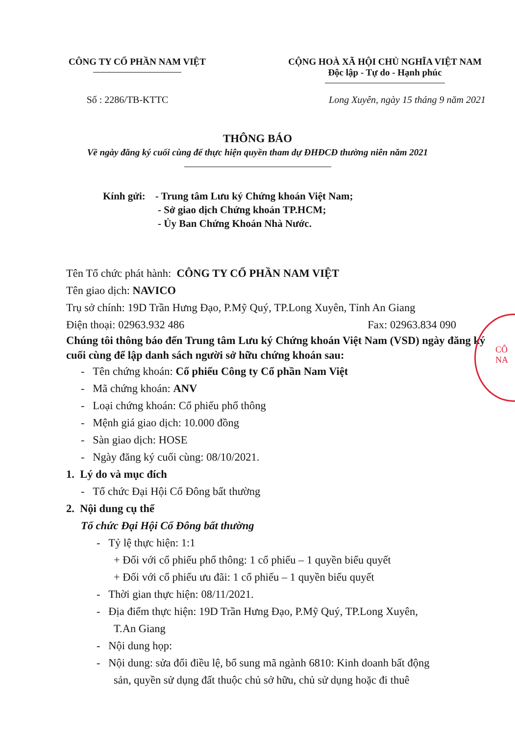CÔNG TY CỔ PHẦN NAM VIỆT CỘNG HOÀ XÃ HỘI CHỦ NGHĨA VIỆT NAM
Độc lập - Tự do - Hạnh phúc
Số : 2286/TB-KTTC Long Xuyên, ngày 15 tháng 9 năm 2021
THÔNG BÁO
Về ngày đăng ký cuối cùng để thực hiện quyền tham dự ĐHĐCĐ thường niên năm 2021
Kính gửi: - Trung tâm Lưu ký Chứng khoán Việt Nam;
- Sở giao dịch Chứng khoán TP.HCM;
- Ủy Ban Chứng Khoán Nhà Nước.
Tên Tổ chức phát hành: CÔNG TY CỔ PHẦN NAM VIỆT
Tên giao dịch: NAVICO
Trụ sở chính: 19D Trần Hưng Đạo, P.Mỹ Quý, TP.Long Xuyên, Tỉnh An Giang
Điện thoại: 02963.932 486 Fax: 02963.834 090
Chúng tôi thông báo đến Trung tâm Lưu ký Chứng khoán Việt Nam (VSD) ngày đăng ký cuối cùng để lập danh sách người sở hữu chứng khoán sau:
- Tên chứng khoán: Cổ phiếu Công ty Cổ phần Nam Việt
- Mã chứng khoán: ANV
- Loại chứng khoán: Cổ phiếu phổ thông
- Mệnh giá giao dịch: 10.000 đồng
- Sàn giao dịch: HOSE
- Ngày đăng ký cuối cùng: 08/10/2021.
1. Lý do và mục đích
- Tổ chức Đại Hội Cổ Đông bất thường
2. Nội dung cụ thể
Tổ chức Đại Hội Cổ Đông bất thường
- Tỷ lệ thực hiện: 1:1
+ Đối với cổ phiếu phổ thông: 1 cổ phiếu – 1 quyền biểu quyết
+ Đối với cổ phiếu ưu đãi: 1 cổ phiếu – 1 quyền biểu quyết
- Thời gian thực hiện: 08/11/2021.
- Địa điểm thực hiện: 19D Trần Hưng Đạo, P.Mỹ Quý, TP.Long Xuyên,
T.An Giang
- Nội dung họp:
- Nội dung: sửa đổi điều lệ, bổ sung mã ngành 6810: Kinh doanh bất động
sản, quyền sử dụng đất thuộc chủ sở hữu, chủ sử dụng hoặc đi thuê
CÔ
NA